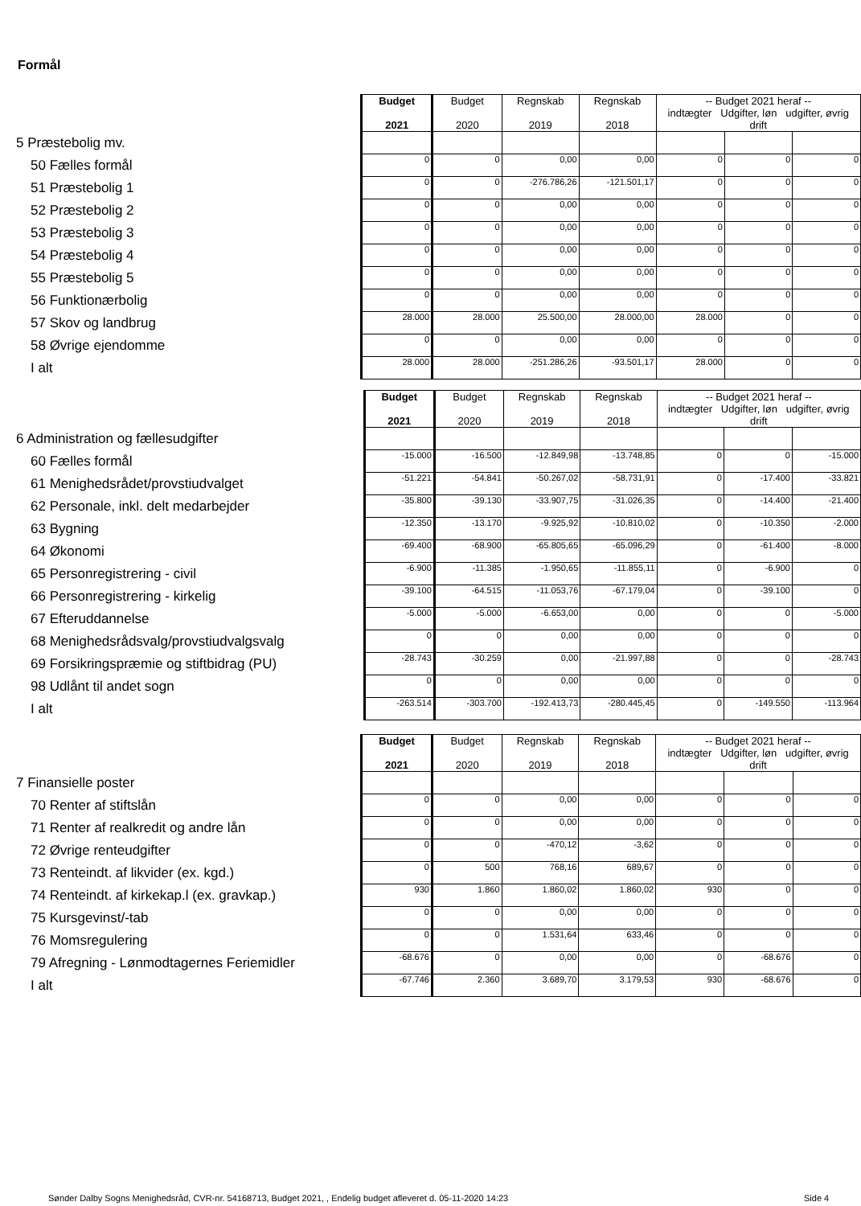Formål
| | Budget 2021 | Budget 2020 | Regnskab 2019 | Regnskab 2018 | -- Budget 2021 heraf -- indtægter Udgifter, løn udgifter, øvrig drift | | |
| 5 Præstebolig mv. | | | | | | | |
| 50 Fælles formål | 0 | 0 | 0,00 | 0,00 | 0 | 0 | 0 |
| 51 Præstebolig 1 | 0 | 0 | -276.786,26 | -121.501,17 | 0 | 0 | 0 |
| 52 Præstebolig 2 | 0 | 0 | 0,00 | 0,00 | 0 | 0 | 0 |
| 53 Præstebolig 3 | 0 | 0 | 0,00 | 0,00 | 0 | 0 | 0 |
| 54 Præstebolig 4 | 0 | 0 | 0,00 | 0,00 | 0 | 0 | 0 |
| 55 Præstebolig 5 | 0 | 0 | 0,00 | 0,00 | 0 | 0 | 0 |
| 56 Funktionærbolig | 0 | 0 | 0,00 | 0,00 | 0 | 0 | 0 |
| 57 Skov og landbrug | 28.000 | 28.000 | 25.500,00 | 28.000,00 | 28.000 | 0 | 0 |
| 58 Øvrige ejendomme | 0 | 0 | 0,00 | 0,00 | 0 | 0 | 0 |
| I alt | 28.000 | 28.000 | -251.286,26 | -93.501,17 | 28.000 | 0 | 0 |
| | Budget 2021 | Budget 2020 | Regnskab 2019 | Regnskab 2018 | -- Budget 2021 heraf -- indtægter Udgifter, løn udgifter, øvrig drift | | |
| 6 Administration og fællesudgifter | | | | | | | |
| 60 Fælles formål | -15.000 | -16.500 | -12.849,98 | -13.748,85 | 0 | 0 | -15.000 |
| 61 Menighedsrådet/provstiudvalget | -51.221 | -54.841 | -50.267,02 | -58.731,91 | 0 | -17.400 | -33.821 |
| 62 Personale, inkl. delt medarbejder | -35.800 | -39.130 | -33.907,75 | -31.026,35 | 0 | -14.400 | -21.400 |
| 63 Bygning | -12.350 | -13.170 | -9.925,92 | -10.810,02 | 0 | -10.350 | -2.000 |
| 64 Økonomi | -69.400 | -68.900 | -65.805,65 | -65.096,29 | 0 | -61.400 | -8.000 |
| 65 Personregistrering - civil | -6.900 | -11.385 | -1.950,65 | -11.855,11 | 0 | -6.900 | 0 |
| 66 Personregistrering - kirkelig | -39.100 | -64.515 | -11.053,76 | -67.179,04 | 0 | -39.100 | 0 |
| 67 Efteruddannelse | -5.000 | -5.000 | -6.653,00 | 0,00 | 0 | 0 | -5.000 |
| 68 Menighedsrådsvalg/provstiudvalgsvalg | 0 | 0 | 0,00 | 0,00 | 0 | 0 | 0 |
| 69 Forsikringspræmie og stiftbidrag (PU) | -28.743 | -30.259 | 0,00 | -21.997,88 | 0 | 0 | -28.743 |
| 98 Udlånt til andet sogn | 0 | 0 | 0,00 | 0,00 | 0 | 0 | 0 |
| I alt | -263.514 | -303.700 | -192.413,73 | -280.445,45 | 0 | -149.550 | -113.964 |
| | Budget 2021 | Budget 2020 | Regnskab 2019 | Regnskab 2018 | -- Budget 2021 heraf -- indtægter Udgifter, løn udgifter, øvrig drift | | |
| 7 Finansielle poster | | | | | | | |
| 70 Renter af stiftslån | 0 | 0 | 0,00 | 0,00 | 0 | 0 | 0 |
| 71 Renter af realkredit og andre lån | 0 | 0 | 0,00 | 0,00 | 0 | 0 | 0 |
| 72 Øvrige renteudgifter | 0 | 0 | -470,12 | -3,62 | 0 | 0 | 0 |
| 73 Renteindt. af likvider (ex. kgd.) | 0 | 500 | 768,16 | 689,67 | 0 | 0 | 0 |
| 74 Renteindt. af kirkekap.l (ex. gravkap.) | 930 | 1.860 | 1.860,02 | 1.860,02 | 930 | 0 | 0 |
| 75 Kursgevinst/-tab | 0 | 0 | 0,00 | 0,00 | 0 | 0 | 0 |
| 76 Momsregulering | 0 | 0 | 1.531,64 | 633,46 | 0 | 0 | 0 |
| 79 Afregning - Lønmodtagernes Feriemidler | -68.676 | 0 | 0,00 | 0,00 | 0 | -68.676 | 0 |
| I alt | -67.746 | 2.360 | 3.689,70 | 3.179,53 | 930 | -68.676 | 0 |
Sønder Dalby Sogns Menighedsråd, CVR-nr. 54168713, Budget 2021, , Endelig budget afleveret d. 05-11-2020 14:23
Side 4